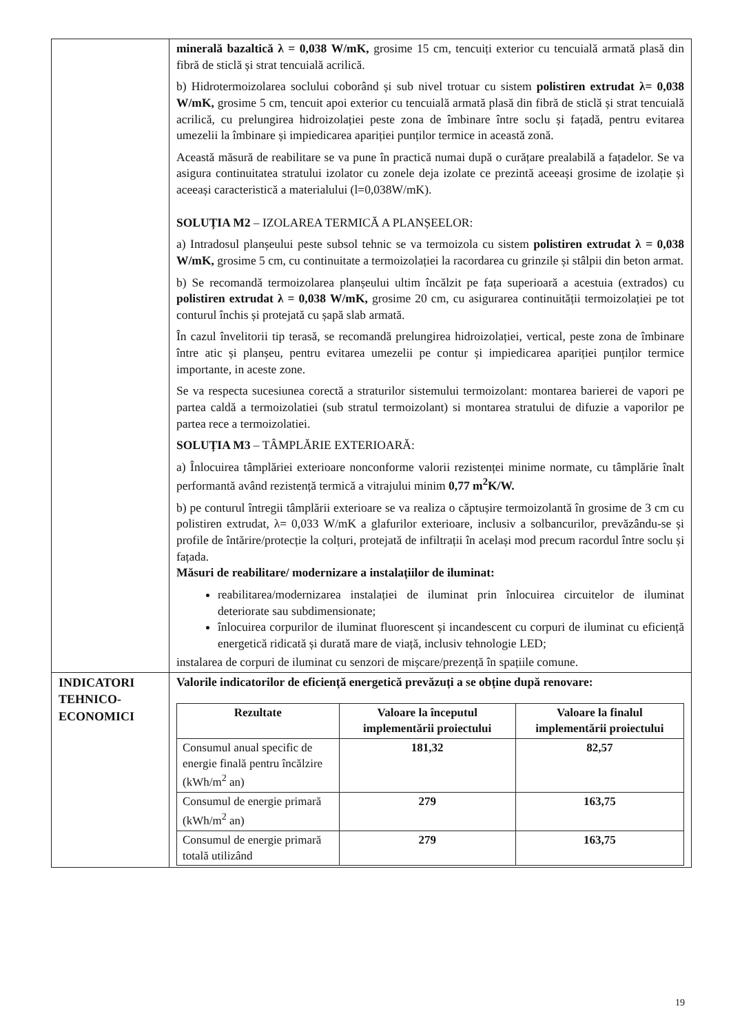| | minerală bazaltică λ = 0,038 W/mK, grosime 15 cm, tencuiți exterior cu tencuială armată plasă din fibră de sticlă și strat tencuială acrilică. b) Hidrotermoizolarea soclului coborând și sub nivel trotuar cu sistem polistiren extrudat λ= 0,038 W/mK, grosime 5 cm, tencuit apoi exterior cu tencuială armată plasă din fibră de sticlă și strat tencuială acrilică, cu prelungirea hidroizolației peste zona de îmbinare între soclu și fațadă, pentru evitarea umezelii la îmbinare și impiedicarea apariției punților termice in această zonă. Această măsură de reabilitare se va pune în practică numai după o curățare prealabilă a fațadelor. Se va asigura continuitatea stratului izolator cu zonele deja izolate ce prezintă aceeași grosime de izolație și aceeași caracteristică a materialului (l=0,038W/mK). SOLUȚIA M2 – IZOLAREA TERMICĂ A PLANȘEELOR: a) Intradosul planșeului peste subsol tehnic se va termoizola cu sistem polistiren extrudat λ = 0,038 W/mK, grosime 5 cm, cu continuitate a termoizolației la racordarea cu grinzile și stâlpii din beton armat. b) Se recomandă termoizolarea planșeului ultim încălzit pe fața superioară a acestuia (extrados) cu polistiren extrudat λ = 0,038 W/mK, grosime 20 cm, cu asigurarea continuității termoizolației pe tot conturul închis și protejată cu șapă slab armată. În cazul învelitorii tip terasă, se recomandă prelungirea hidroizolației, vertical, peste zona de îmbinare între atic și planșeu, pentru evitarea umezelii pe contur și impiedicarea apariției punților termice importante, in aceste zone. Se va respecta sucesiunea corectă a straturilor sistemului termoizolant: montarea barierei de vapori pe partea caldă a termoizolatiei (sub stratul termoizolant) si montarea stratului de difuzie a vaporilor pe partea rece a termoizolatiei. SOLUȚIA M3 – TÂMPLĂRIE EXTERIOARĂ: a) Înlocuirea tâmplăriei exterioare nonconforme valorii rezistenței minime normate, cu tâmplărie înalt performantă având rezistență termică a vitrajului minim 0,77 m<sup>2</sup>K/W. b) pe conturul întregii tâmplării exterioare se va realiza o căptușire termoizolantă în grosime de 3 cm cu polistiren extrudat, λ= 0,033 W/mK a glafurilor exterioare, inclusiv a solbancurilor, prevăzându-se și profile de întărire/protecție la colțuri, protejată de infiltrații în același mod precum racordul între soclu și fațada. Măsuri de reabilitare/ modernizare a instalațiilor de iluminat: reabilitarea/modernizarea instalației de iluminat prin înlocuirea circuitelor de iluminat deteriorate sau subdimensionate; înlocuirea corpurilor de iluminat fluorescent și incandescent cu corpuri de iluminat cu eficiență energetică ridicată și durată mare de viață, inclusiv tehnologie LED; instalarea de corpuri de iluminat cu senzori de mișcare/prezență în spațiile comune. |
| INDICATORI TEHNICO-ECONOMICI | Valorile indicatorilor de eficiență energetică prevăzuți a se obține după renovare: / Rezultate / Valoare la începutul implementării proiectului / Valoare la finalul implementării proiectului / / --- / --- / --- / / Consumul anual specific de energie finală pentru încălzire (kWh/m<sup>2</sup> an) / 181,32 / 82,57 / / Consumul de energie primară (kWh/m<sup>2</sup> an) / 279 / 163,75 / / Consumul de energie primară totală utilizând / 279 / 163,75 / |
19